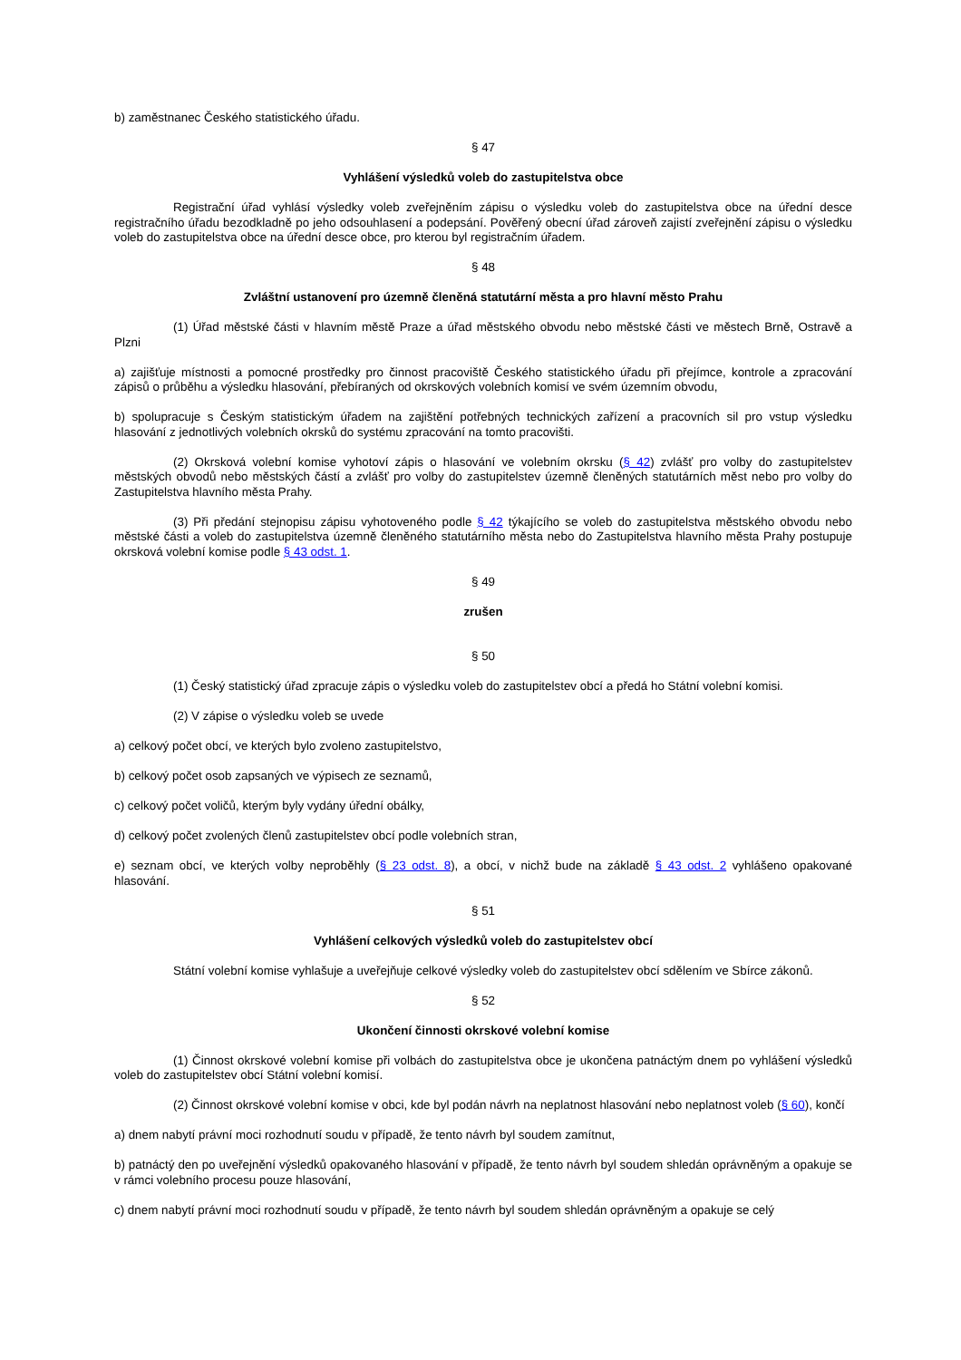b) zaměstnanec Českého statistického úřadu.
§ 47
Vyhlášení výsledků voleb do zastupitelstva obce
Registrační úřad vyhlásí výsledky voleb zveřejněním zápisu o výsledku voleb do zastupitelstva obce na úřední desce registračního úřadu bezodkladně po jeho odsouhlasení a podepsání. Pověřený obecní úřad zároveň zajistí zveřejnění zápisu o výsledku voleb do zastupitelstva obce na úřední desce obce, pro kterou byl registračním úřadem.
§ 48
Zvláštní ustanovení pro územně členěná statutární města a pro hlavní město Prahu
(1) Úřad městské části v hlavním městě Praze a úřad městského obvodu nebo městské části ve městech Brně, Ostravě a Plzni
a) zajišťuje místnosti a pomocné prostředky pro činnost pracoviště Českého statistického úřadu při přejímce, kontrole a zpracování zápisů o průběhu a výsledku hlasování, přebíraných od okrskových volebních komisí ve svém územním obvodu,
b) spolupracuje s Českým statistickým úřadem na zajištění potřebných technických zařízení a pracovních sil pro vstup výsledku hlasování z jednotlivých volebních okrsků do systému zpracování na tomto pracovišti.
(2) Okrsková volební komise vyhotoví zápis o hlasování ve volebním okrsku (§ 42) zvlášť pro volby do zastupitelstev městských obvodů nebo městských částí a zvlášť pro volby do zastupitelstev územně členěných statutárních měst nebo pro volby do Zastupitelstva hlavního města Prahy.
(3) Při předání stejnopisu zápisu vyhotoveného podle § 42 týkajícího se voleb do zastupitelstva městského obvodu nebo městské části a voleb do zastupitelstva územně členěného statutárního města nebo do Zastupitelstva hlavního města Prahy postupuje okrsková volební komise podle § 43 odst. 1.
§ 49
zrušen
§ 50
(1) Český statistický úřad zpracuje zápis o výsledku voleb do zastupitelstev obcí a předá ho Státní volební komisi.
(2) V zápise o výsledku voleb se uvede
a) celkový počet obcí, ve kterých bylo zvoleno zastupitelstvo,
b) celkový počet osob zapsaných ve výpisech ze seznamů,
c) celkový počet voličů, kterým byly vydány úřední obálky,
d) celkový počet zvolených členů zastupitelstev obcí podle volebních stran,
e) seznam obcí, ve kterých volby neproběhly (§ 23 odst. 8), a obcí, v nichž bude na základě § 43 odst. 2 vyhlášeno opakované hlasování.
§ 51
Vyhlášení celkových výsledků voleb do zastupitelstev obcí
Státní volební komise vyhlašuje a uveřejňuje celkové výsledky voleb do zastupitelstev obcí sdělením ve Sbírce zákonů.
§ 52
Ukončení činnosti okrskové volební komise
(1) Činnost okrskové volební komise při volbách do zastupitelstva obce je ukončena patnáctým dnem po vyhlášení výsledků voleb do zastupitelstev obcí Státní volební komisí.
(2) Činnost okrskové volební komise v obci, kde byl podán návrh na neplatnost hlasování nebo neplatnost voleb (§ 60), končí
a) dnem nabytí právní moci rozhodnutí soudu v případě, že tento návrh byl soudem zamítnut,
b) patnáctý den po uveřejnění výsledků opakovaného hlasování v případě, že tento návrh byl soudem shledán oprávněným a opakuje se v rámci volebního procesu pouze hlasování,
c) dnem nabytí právní moci rozhodnutí soudu v případě, že tento návrh byl soudem shledán oprávněným a opakuje se celý